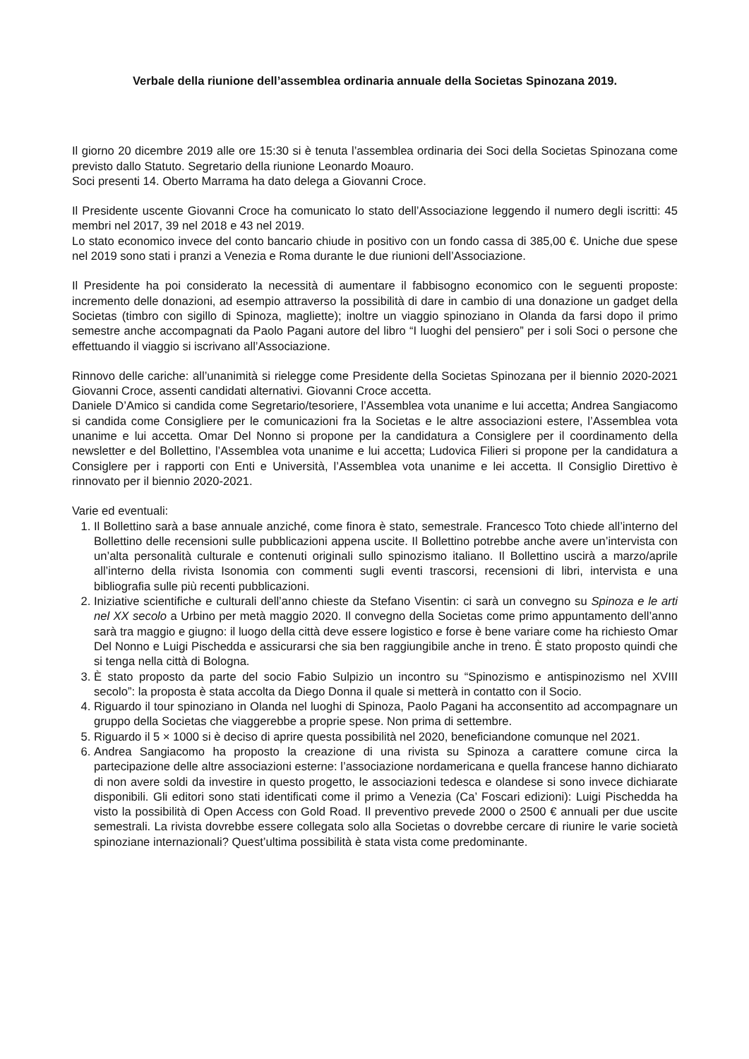Verbale della riunione dell’assemblea ordinaria annuale della Societas Spinozana 2019.
Il giorno 20 dicembre 2019 alle ore 15:30 si è tenuta l’assemblea ordinaria dei Soci della Societas Spinozana come previsto dallo Statuto. Segretario della riunione Leonardo Moauro.
Soci presenti 14. Oberto Marrama ha dato delega a Giovanni Croce.
Il Presidente uscente Giovanni Croce ha comunicato lo stato dell’Associazione leggendo il numero degli iscritti: 45 membri nel 2017, 39 nel 2018 e 43 nel 2019.
Lo stato economico invece del conto bancario chiude in positivo con un fondo cassa di 385,00 €. Uniche due spese nel 2019 sono stati i pranzi a Venezia e Roma durante le due riunioni dell’Associazione.
Il Presidente ha poi considerato la necessità di aumentare il fabbisogno economico con le seguenti proposte: incremento delle donazioni, ad esempio attraverso la possibilità di dare in cambio di una donazione un gadget della Societas (timbro con sigillo di Spinoza, magliette); inoltre un viaggio spinoziano in Olanda da farsi dopo il primo semestre anche accompagnati da Paolo Pagani autore del libro “I luoghi del pensiero” per i soli Soci o persone che effettuando il viaggio si iscrivano all’Associazione.
Rinnovo delle cariche: all’unanimità si rielegge come Presidente della Societas Spinozana per il biennio 2020-2021 Giovanni Croce, assenti candidati alternativi. Giovanni Croce accetta.
Daniele D’Amico si candida come Segretario/tesoriere, l’Assemblea vota unanime e lui accetta; Andrea Sangiacomo si candida come Consigliere per le comunicazioni fra la Societas e le altre associazioni estere, l’Assemblea vota unanime e lui accetta. Omar Del Nonno si propone per la candidatura a Consiglere per il coordinamento della newsletter e del Bollettino, l’Assemblea vota unanime e lui accetta; Ludovica Filieri si propone per la candidatura a Consiglere per i rapporti con Enti e Università, l’Assemblea vota unanime e lei accetta. Il Consiglio Direttivo è rinnovato per il biennio 2020-2021.
Varie ed eventuali:
1. Il Bollettino sarà a base annuale anziché, come finora è stato, semestrale. Francesco Toto chiede all’interno del Bollettino delle recensioni sulle pubblicazioni appena uscite. Il Bollettino potrebbe anche avere un’intervista con un’alta personalità culturale e contenuti originali sullo spinozismo italiano. Il Bollettino uscirà a marzo/aprile all’interno della rivista Isonomia con commenti sugli eventi trascorsi, recensioni di libri, intervista e una bibliografia sulle più recenti pubblicazioni.
2. Iniziative scientifiche e culturali dell’anno chieste da Stefano Visentin: ci sarà un convegno su Spinoza e le arti nel XX secolo a Urbino per metà maggio 2020. Il convegno della Societas come primo appuntamento dell’anno sarà tra maggio e giugno: il luogo della città deve essere logistico e forse è bene variare come ha richiesto Omar Del Nonno e Luigi Pischedda e assicurarsi che sia ben raggiungibile anche in treno. È stato proposto quindi che si tenga nella città di Bologna.
3. È stato proposto da parte del socio Fabio Sulpizio un incontro su “Spinozismo e antispinozismo nel XVIII secolo”: la proposta è stata accolta da Diego Donna il quale si metterà in contatto con il Socio.
4. Riguardo il tour spinoziano in Olanda nel luoghi di Spinoza, Paolo Pagani ha acconsentito ad accompagnare un gruppo della Societas che viaggerebbe a proprie spese. Non prima di settembre.
5. Riguardo il 5 × 1000 si è deciso di aprire questa possibilità nel 2020, beneficiandone comunque nel 2021.
6. Andrea Sangiacomo ha proposto la creazione di una rivista su Spinoza a carattere comune circa la partecipazione delle altre associazioni esterne: l’associazione nordamericana e quella francese hanno dichiarato di non avere soldi da investire in questo progetto, le associazioni tedesca e olandese si sono invece dichiarate disponibili. Gli editori sono stati identificati come il primo a Venezia (Ca’ Foscari edizioni): Luigi Pischedda ha visto la possibilità di Open Access con Gold Road. Il preventivo prevede 2000 o 2500 € annuali per due uscite semestrali. La rivista dovrebbe essere collegata solo alla Societas o dovrebbe cercare di riunire le varie società spinoziane internazionali? Quest’ultima possibilità è stata vista come predominante.